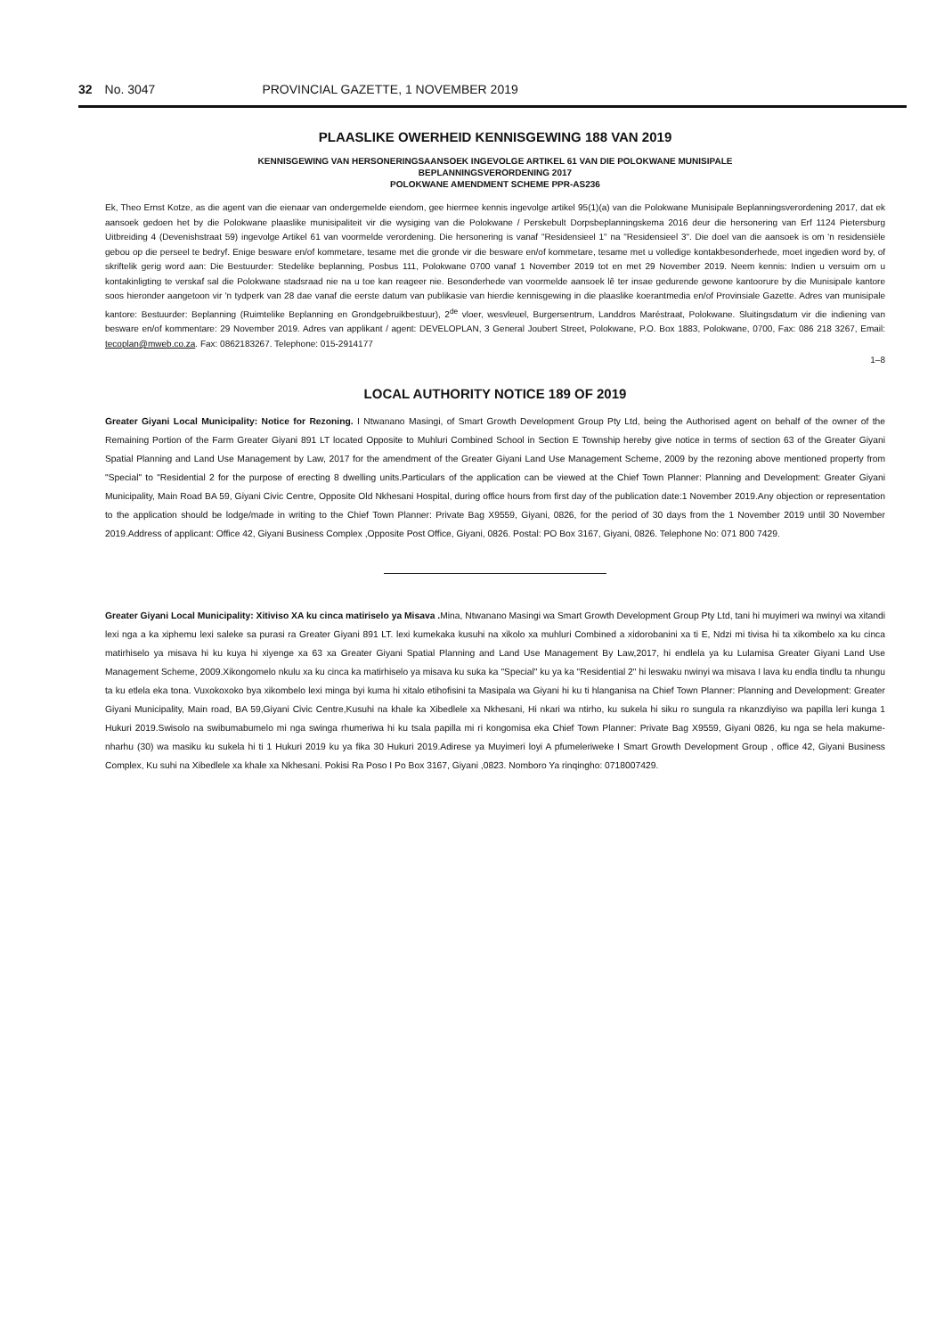32 No. 3047 PROVINCIAL GAZETTE, 1 NOVEMBER 2019
PLAASLIKE OWERHEID KENNISGEWING 188 VAN 2019
KENNISGEWING VAN HERSONERINGSAANSOEK INGEVOLGE ARTIKEL 61 VAN DIE POLOKWANE MUNISIPALE
BEPLANNINGSVERORDENING 2017
POLOKWANE AMENDMENT SCHEME PPR-AS236
Ek, Theo Ernst Kotze, as die agent van die eienaar van ondergemelde eiendom, gee hiermee kennis ingevolge artikel 95(1)(a) van die Polokwane Munisipale Beplanningsverordening 2017, dat ek aansoek gedoen het by die Polokwane plaaslike munisipaliteit vir die wysiging van die Polokwane / Perskebult Dorpsbeplanningskema 2016 deur die hersonering van Erf 1124 Pietersburg Uitbreiding 4 (Devenishstraat 59) ingevolge Artikel 61 van voormelde verordening. Die hersonering is vanaf "Residensieel 1" na "Residensieel 3". Die doel van die aansoek is om 'n residensiële gebou op die perseel te bedryf. Enige besware en/of kommetare, tesame met die gronde vir die besware en/of kommetare, tesame met u volledige kontakbesonderhede, moet ingedien word by, of skriftelik gerig word aan: Die Bestuurder: Stedelike beplanning, Posbus 111, Polokwane 0700 vanaf 1 November 2019 tot en met 29 November 2019. Neem kennis: Indien u versuim om u kontakinligting te verskaf sal die Polokwane stadsraad nie na u toe kan reageer nie. Besonderhede van voormelde aansoek lê ter insae gedurende gewone kantoorure by die Munisipale kantore soos hieronder aangetoon vir 'n tydperk van 28 dae vanaf die eerste datum van publikasie van hierdie kennisgewing in die plaaslike koerantmedia en/of Provinsiale Gazette. Adres van munisipale kantore: Bestuurder: Beplanning (Ruimtelike Beplanning en Grondgebruikbestuur), 2<sup>de</sup> vloer, wesvleuel, Burgersentrum, Landdros Maréstraat, Polokwane. Sluitingsdatum vir die indiening van besware en/of kommentare: 29 November 2019. Adres van applikant / agent: DEVELOPLAN, 3 General Joubert Street, Polokwane, P.O. Box 1883, Polokwane, 0700, Fax: 086 218 3267, Email: tecoplan@mweb.co.za. Fax: 0862183267. Telephone: 015-2914177
1–8
LOCAL AUTHORITY NOTICE 189 OF 2019
Greater Giyani Local Municipality: Notice for Rezoning. I Ntwanano Masingi, of Smart Growth Development Group Pty Ltd, being the Authorised agent on behalf of the owner of the Remaining Portion of the Farm Greater Giyani 891 LT located Opposite to Muhluri Combined School in Section E Township hereby give notice in terms of section 63 of the Greater Giyani Spatial Planning and Land Use Management by Law, 2017 for the amendment of the Greater Giyani Land Use Management Scheme, 2009 by the rezoning above mentioned property from "Special" to "Residential 2 for the purpose of erecting 8 dwelling units.Particulars of the application can be viewed at the Chief Town Planner: Planning and Development: Greater Giyani Municipality, Main Road BA 59, Giyani Civic Centre, Opposite Old Nkhesani Hospital, during office hours from first day of the publication date:1 November 2019.Any objection or representation to the application should be lodge/made in writing to the Chief Town Planner: Private Bag X9559, Giyani, 0826, for the period of 30 days from the 1 November 2019 until 30 November 2019.Address of applicant: Office 42, Giyani Business Complex ,Opposite Post Office, Giyani, 0826. Postal: PO Box 3167, Giyani, 0826. Telephone No: 071 800 7429.
Greater Giyani Local Municipality: Xitiviso XA ku cinca matiriselo ya Misava . Mina, Ntwanano Masingi wa Smart Growth Development Group Pty Ltd, tani hi muyimeri wa nwinyi wa xitandi lexi nga a ka xiphemu lexi saleke sa purasi ra Greater Giyani 891 LT. lexi kumekaka kusuhi na xikolo xa muhluri Combined a xidorobanini xa ti E, Ndzi mi tivisa hi ta xikombelo xa ku cinca matirhiselo ya misava hi ku kuya hi xiyenge xa 63 xa Greater Giyani Spatial Planning and Land Use Management By Law,2017, hi endlela ya ku Lulamisa Greater Giyani Land Use Management Scheme, 2009.Xikongomelo nkulu xa ku cinca ka matirhiselo ya misava ku suka ka "Special" ku ya ka "Residential 2" hi leswaku nwinyi wa misava I lava ku endla tindlu ta nhungu ta ku etlela eka tona. Vuxokoxoko bya xikombelo lexi minga byi kuma hi xitalo etihofisini ta Masipala wa Giyani hi ku ti hlanganisa na Chief Town Planner: Planning and Development: Greater Giyani Municipality, Main road, BA 59,Giyani Civic Centre,Kusuhi na khale ka Xibedlele xa Nkhesani, Hi nkari wa ntirho, ku sukela hi siku ro sungula ra nkanzdiyiso wa papilla leri kunga 1 Hukuri 2019.Swisolo na swibumabumelo mi nga swinga rhumeriwa hi ku tsala papilla mi ri kongomisa eka Chief Town Planner: Private Bag X9559, Giyani 0826, ku nga se hela makume-nharhu (30) wa masiku ku sukela hi ti 1 Hukuri 2019 ku ya fika 30 Hukuri 2019.Adirese ya Muyimeri loyi A pfumeleriweke I Smart Growth Development Group , office 42, Giyani Business Complex, Ku suhi na Xibedlele xa khale xa Nkhesani. Pokisi Ra Poso I Po Box 3167, Giyani ,0823. Nomboro Ya rinqingho: 0718007429.